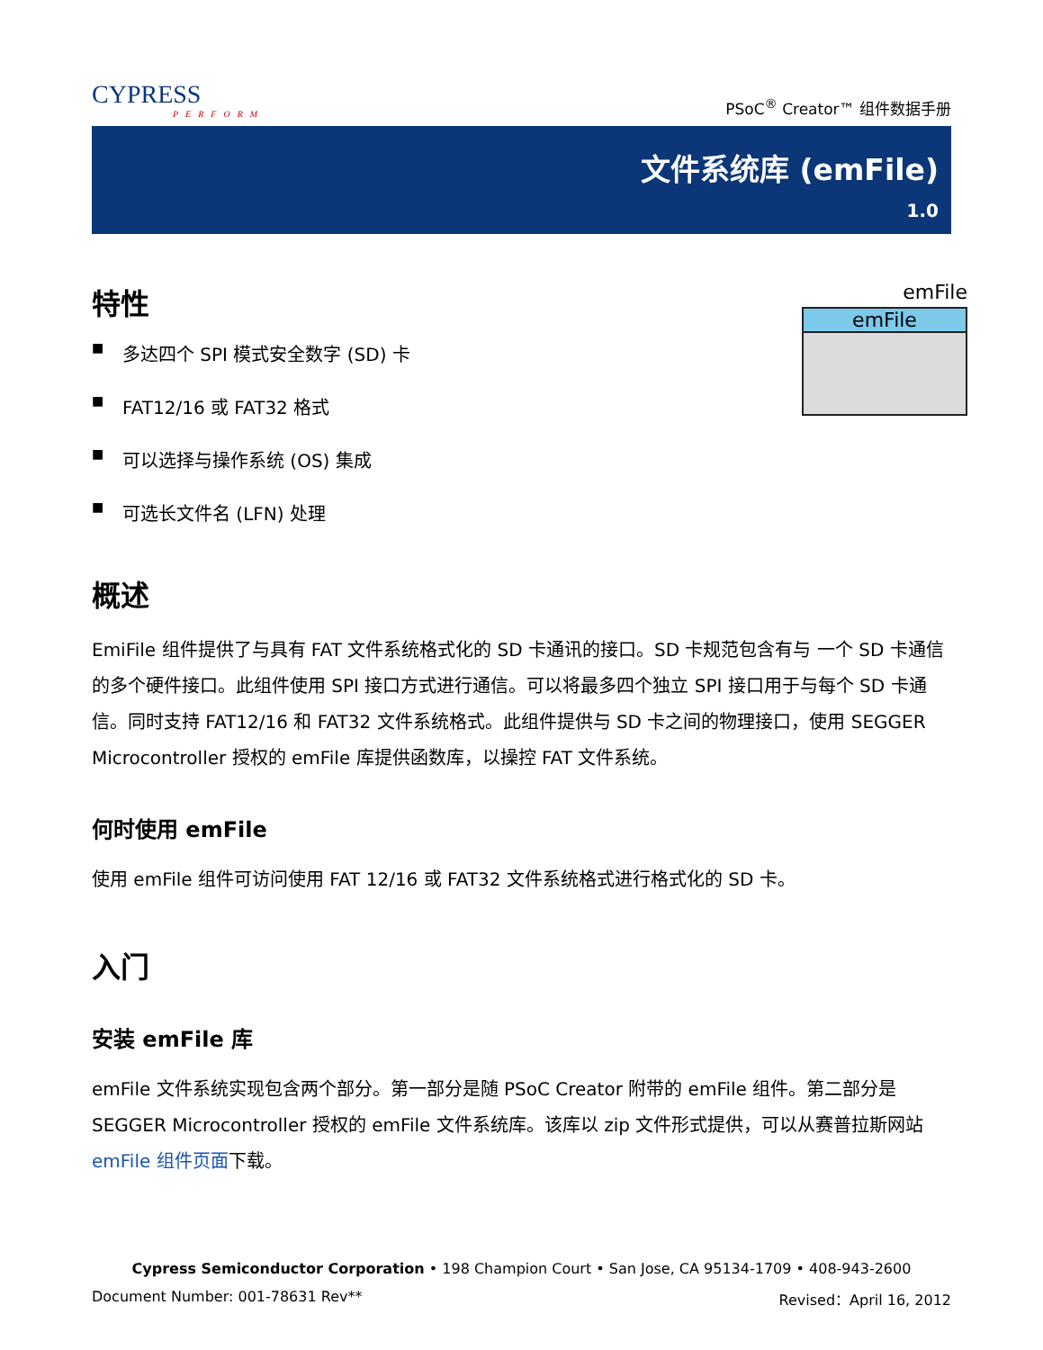CYPRESS
PERFORM
PSoC<sup>®</sup> Creator™ 组件数据手册
文件系统库 (emFile)
1.0
emFile
emFile
特性
■ 多达四个 SPI 模式安全数字 (SD) 卡
■ FAT12/16 或 FAT32 格式
■ 可以选择与操作系统 (OS) 集成
■ 可选长文件名 (LFN) 处理
概述
EmiFile 组件提供了与具有 FAT 文件系统格式化的 SD 卡通讯的接口。SD 卡规范包含有与 一个 SD 卡通信的多个硬件接口。此组件使用 SPI 接口方式进行通信。可以将最多四个独立 SPI 接口用于与每个 SD 卡通信。同时支持 FAT12/16 和 FAT32 文件系统格式。此组件提供与 SD 卡之间的物理接口，使用 SEGGER Microcontroller 授权的 emFile 库提供函数库，以操控 FAT 文件系统。
何时使用 emFile
使用 emFile 组件可访问使用 FAT 12/16 或 FAT32 文件系统格式进行格式化的 SD 卡。
入门
安装 emFile 库
emFile 文件系统实现包含两个部分。第一部分是随 PSoC Creator 附带的 emFile 组件。第二部分是 SEGGER Microcontroller 授权的 emFile 文件系统库。该库以 zip 文件形式提供，可以从赛普拉斯网站 emFile 组件页面下载。
Cypress Semiconductor Corporation • 198 Champion Court • San Jose, CA 95134-1709 • 408-943-2600
Document Number: 001-78631 Rev** Revised：April 16, 2012